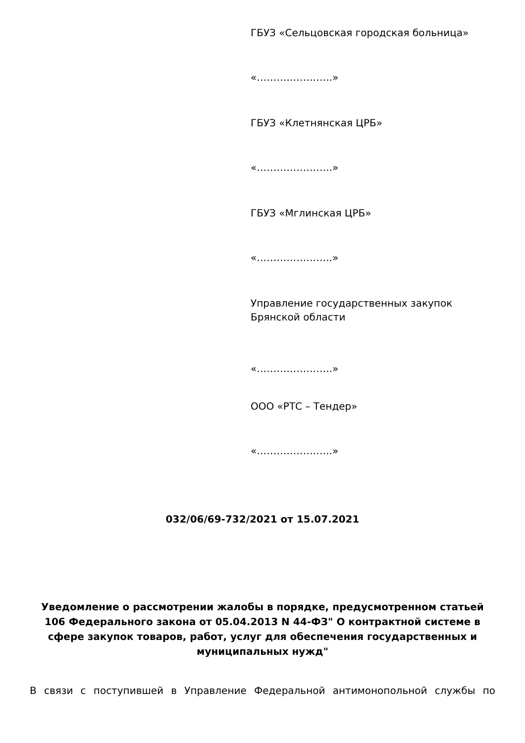ГБУЗ «Сельцовская городская больница»
«…………………..»
ГБУЗ «Клетнянская ЦРБ»
«…………………..»
ГБУЗ «Мглинская ЦРБ»
«…………………..»
Управление государственных закупок Брянской области
«…………………..»
ООО «РТС – Тендер»
«…………………..»
032/06/69-732/2021 от 15.07.2021
Уведомление о рассмотрении жалобы в порядке, предусмотренном статьей 106 Федерального закона от 05.04.2013 N 44-ФЗ" О контрактной системе в сфере закупок товаров, работ, услуг для обеспечения государственных и муниципальных нужд"
В связи с поступившей в Управление Федеральной антимонопольной службы по